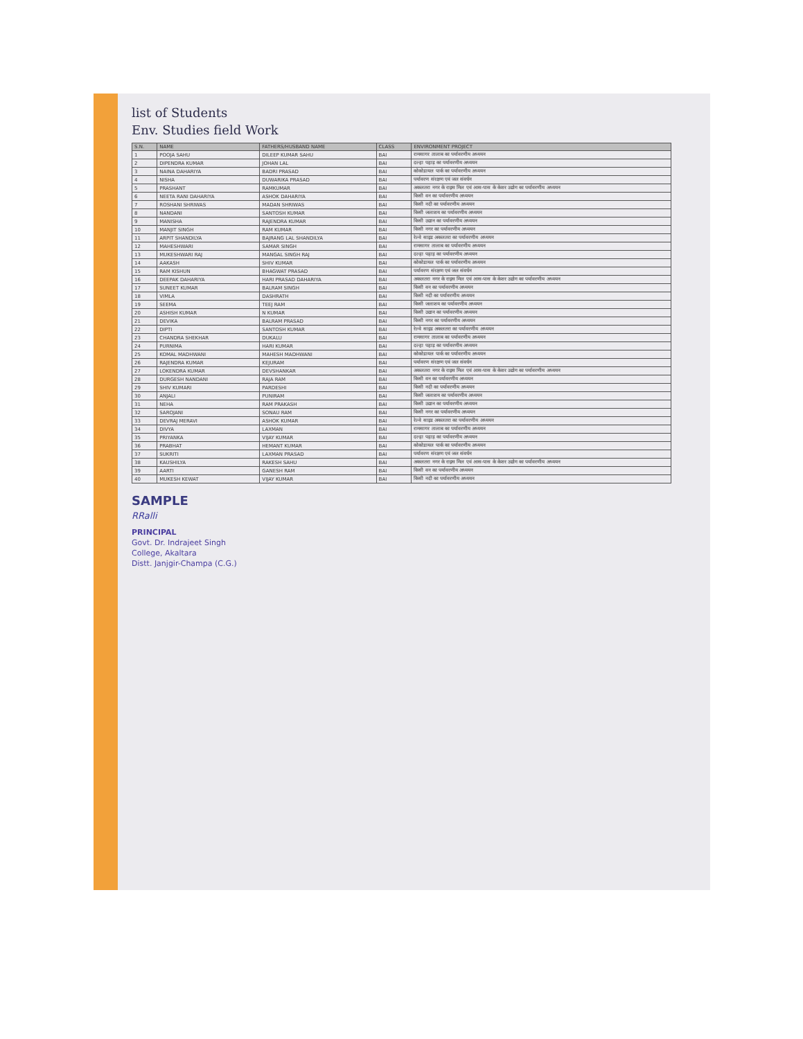list of Students
Env. Studies field Work
| S.N. | NAME | FATHERS/HUSBAND NAME | CLASS | ENVIRONMENT PROJECT |
| --- | --- | --- | --- | --- |
| 1 | POOJA SAHU | DILEEP KUMAR SAHU | BAI | रामसागर तालाब का पर्यावरणीय अध्ययन |
| 2 | DIPENDRA KUMAR | JOHAN LAL | BAI | दल्हा पहाड़ का पर्यावरणीय अध्ययन |
| 3 | NAINA DAHARIYA | BADRI PRASAD | BAI | कोकोडायल पार्क का पर्यावरणीय अध्ययन |
| 4 | NISHA | DUWARIKA PRASAD | BAI | पर्यावरण संरक्षण एवं जल संवर्धन |
| 5 | PRASHANT | RAMKUMAR | BAI | अकलतरा नगर के राइस मिल एवं आस-पास के केशर उद्योग का पर्यावरणीय अध्ययन |
| 6 | NEETA RANI DAHARIYA | ASHOK DAHARIYA | BAI | किसी वन का पर्यावरणीय अध्ययन |
| 7 | ROSHANI SHRIWAS | MADAN SHRIWAS | BAI | किसी नदी का पर्यावरणीय अध्ययन |
| 8 | NANDANI | SANTOSH KUMAR | BAI | किसी जलाशय का पर्यावरणीय अध्ययन |
| 9 | MANISHA | RAJENDRA KUMAR | BAI | किसी उद्यान का पर्यावरणीय अध्ययन |
| 10 | MANJIT SINGH | RAM KUMAR | BAI | किसी नगर का पर्यावरणीय अध्ययन |
| 11 | ARPIT SHANDILYA | BAJRANG LAL SHANDILYA | BAI | रेल्वे साइड अकलतरा का पर्यावरणीय अध्ययन |
| 12 | MAHESHWARI | SAMAR SINGH | BAI | रामसागर तालाब का पर्यावरणीय अध्ययन |
| 13 | MUKESHWARI RAJ | MANGAL SINGH RAJ | BAI | दल्हा पहाड़ का पर्यावरणीय अध्ययन |
| 14 | AAKASH | SHIV KUMAR | BAI | कोकोडायल पार्क का पर्यावरणीय अध्ययन |
| 15 | RAM KISHUN | BHAGWAT PRASAD | BAI | पर्यावरण संरक्षण एवं जल संवर्धन |
| 16 | DEEPAK DAHARIYA | HARI PRASAD DAHARIYA | BAI | अकलतरा नगर के राइस मिल एवं आस-पास के केशर उद्योग का पर्यावरणीय अध्ययन |
| 17 | SUNEET KUMAR | BALRAM SINGH | BAI | किसी वन का पर्यावरणीय अध्ययन |
| 18 | VIMLA | DASHRATH | BAI | किसी नदी का पर्यावरणीय अध्ययन |
| 19 | SEEMA | TEEJ RAM | BAI | किसी जलाशय का पर्यावरणीय अध्ययन |
| 20 | ASHISH KUMAR | N KUMAR | BAI | किसी उद्यान का पर्यावरणीय अध्ययन |
| 21 | DEVIKA | BALRAM PRASAD | BAI | किसी नगर का पर्यावरणीय अध्ययन |
| 22 | DIPTI | SANTOSH KUMAR | BAI | रेल्वे साइड अकलतरा का पर्यावरणीय अध्ययन |
| 23 | CHANDRA SHEKHAR | DUKALU | BAI | रामसागर तालाब का पर्यावरणीय अध्ययन |
| 24 | PURNIMA | HARI KUMAR | BAI | दल्हा पहाड़ का पर्यावरणीय अध्ययन |
| 25 | KOMAL MADHWANI | MAHESH MADHWANI | BAI | कोकोडायल पार्क का पर्यावरणीय अध्ययन |
| 26 | RAJENDRA KUMAR | KEJURAM | BAI | पर्यावरण संरक्षण एवं जल संवर्धन |
| 27 | LOKENDRA KUMAR | DEVSHANKAR | BAI | अकलतरा नगर के राइस मिल एवं आस-पास के केशर उद्योग का पर्यावरणीय अध्ययन |
| 28 | DURGESH NANDANI | RAJA RAM | BAI | किसी वन का पर्यावरणीय अध्ययन |
| 29 | SHIV KUMARI | PARDESHI | BAI | किसी नदी का पर्यावरणीय अध्ययन |
| 30 | ANJALI | PUNIRAM | BAI | किसी जलाशय का पर्यावरणीय अध्ययन |
| 31 | NEHA | RAM PRAKASH | BAI | किसी उद्यान का पर्यावरणीय अध्ययन |
| 32 | SAROJANI | SONAU RAM | BAI | किसी नगर का पर्यावरणीय अध्ययन |
| 33 | DEVRAJ MERAVI | ASHOK KUMAR | BAI | रेल्वे साइड अकलतरा का पर्यावरणीय अध्ययन |
| 34 | DIVYA | LAXMAN | BAI | रामसागर तालाब का पर्यावरणीय अध्ययन |
| 35 | PRIYANKA | VIJAY KUMAR | BAI | दल्हा पहाड़ का पर्यावरणीय अध्ययन |
| 36 | PRABHAT | HEMANT KUMAR | BAI | कोकोडायल पार्क का पर्यावरणीय अध्ययन |
| 37 | SUKRITI | LAXMAN PRASAD | BAI | पर्यावरण संरक्षण एवं जल संवर्धन |
| 38 | KAUSHILYA | RAKESH SAHU | BAI | अकलतरा नगर के राइस मिल एवं आस-पास के केशर उद्योग का पर्यावरणीय अध्ययन |
| 39 | AARTI | GANESH RAM | BAI | किसी वन का पर्यावरणीय अध्ययन |
| 40 | MUKESH KEWAT | VIJAY KUMAR | BAI | किसी नदी का पर्यावरणीय अध्ययन |
SAMPLE
RRalli
PRINCIPAL
Govt. Dr. Indrajeet Singh
College, Akaltara
Distt. Janjgir-Champa (C.G.)